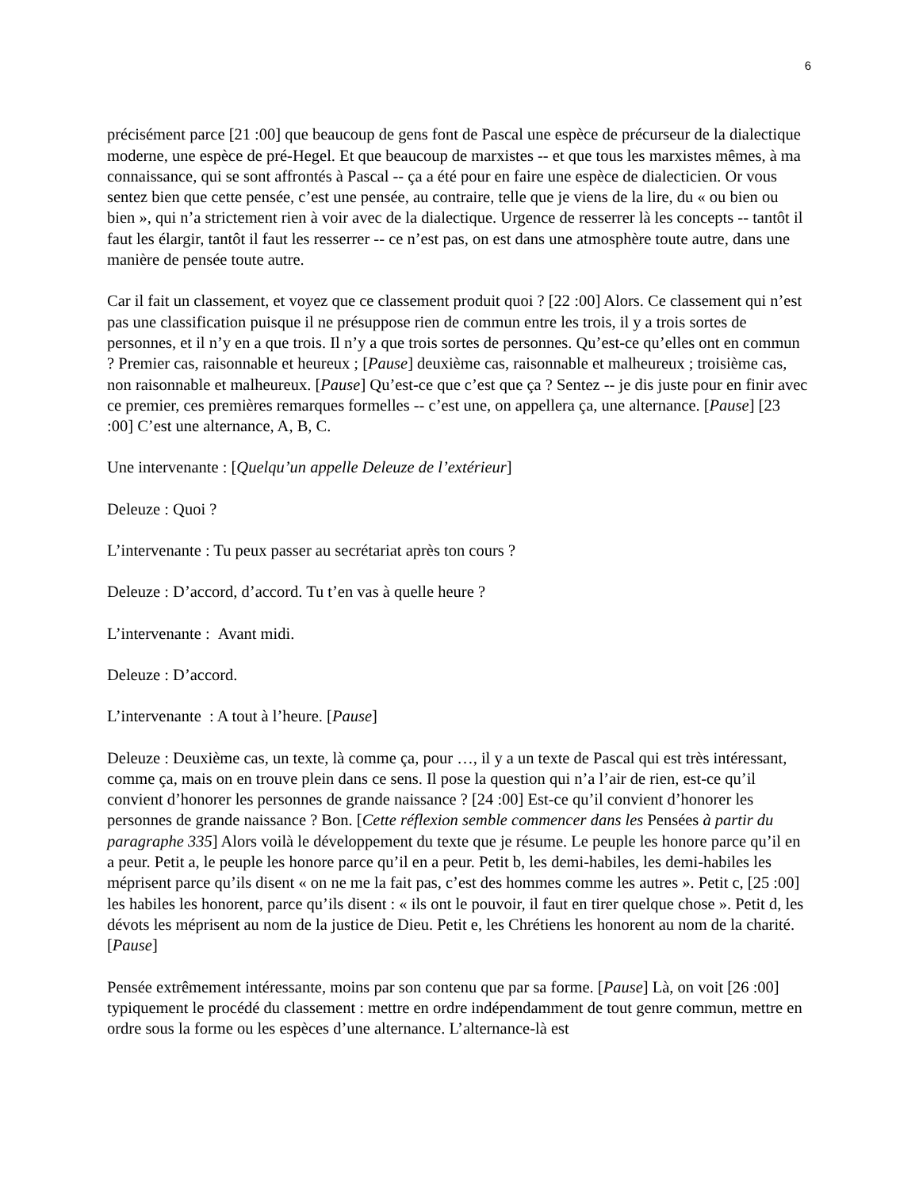6
précisément parce [21 :00] que beaucoup de gens font de Pascal une espèce de précurseur de la dialectique moderne, une espèce de pré-Hegel. Et que beaucoup de marxistes -- et que tous les marxistes mêmes, à ma connaissance, qui se sont affrontés à Pascal -- ça a été pour en faire une espèce de dialecticien. Or vous sentez bien que cette pensée, c’est une pensée, au contraire, telle que je viens de la lire, du « ou bien ou bien », qui n’a strictement rien à voir avec de la dialectique. Urgence de resserrer là les concepts -- tantôt il faut les élargir, tantôt il faut les resserrer -- ce n’est pas, on est dans une atmosphère toute autre, dans une manière de pensée toute autre.
Car il fait un classement, et voyez que ce classement produit quoi ? [22 :00] Alors. Ce classement qui n’est pas une classification puisque il ne présuppose rien de commun entre les trois, il y a trois sortes de personnes, et il n’y en a que trois. Il n’y a que trois sortes de personnes. Qu’est-ce qu’elles ont en commun ? Premier cas, raisonnable et heureux ; [Pause] deuxième cas, raisonnable et malheureux ; troisième cas, non raisonnable et malheureux. [Pause] Qu’est-ce que c’est que ça ? Sentez -- je dis juste pour en finir avec ce premier, ces premières remarques formelles -- c’est une, on appellera ça, une alternance. [Pause] [23 :00] C’est une alternance, A, B, C.
Une intervenante : [Quelqu’un appelle Deleuze de l’extérieur]
Deleuze : Quoi ?
L’intervenante : Tu peux passer au secrétariat après ton cours ?
Deleuze : D’accord, d’accord. Tu t’en vas à quelle heure ?
L’intervenante : Avant midi.
Deleuze : D’accord.
L’intervenante : A tout à l’heure. [Pause]
Deleuze : Deuxième cas, un texte, là comme ça, pour …, il y a un texte de Pascal qui est très intéressant, comme ça, mais on en trouve plein dans ce sens. Il pose la question qui n’a l’air de rien, est-ce qu’il convient d’honorer les personnes de grande naissance ? [24 :00] Est-ce qu’il convient d’honorer les personnes de grande naissance ? Bon. [Cette réflexion semble commencer dans les Pensées à partir du paragraphe 335] Alors voilà le développement du texte que je résume. Le peuple les honore parce qu’il en a peur. Petit a, le peuple les honore parce qu’il en a peur. Petit b, les demi-habiles, les demi-habiles les méprisent parce qu’ils disent « on ne me la fait pas, c’est des hommes comme les autres ». Petit c, [25 :00] les habiles les honorent, parce qu’ils disent : « ils ont le pouvoir, il faut en tirer quelque chose ». Petit d, les dévots les méprisent au nom de la justice de Dieu. Petit e, les Chrétiens les honorent au nom de la charité. [Pause]
Pensée extrêmement intéressante, moins par son contenu que par sa forme. [Pause] Là, on voit [26 :00] typiquement le procédé du classement : mettre en ordre indépendamment de tout genre commun, mettre en ordre sous la forme ou les espèces d’une alternance. L’alternance-là est